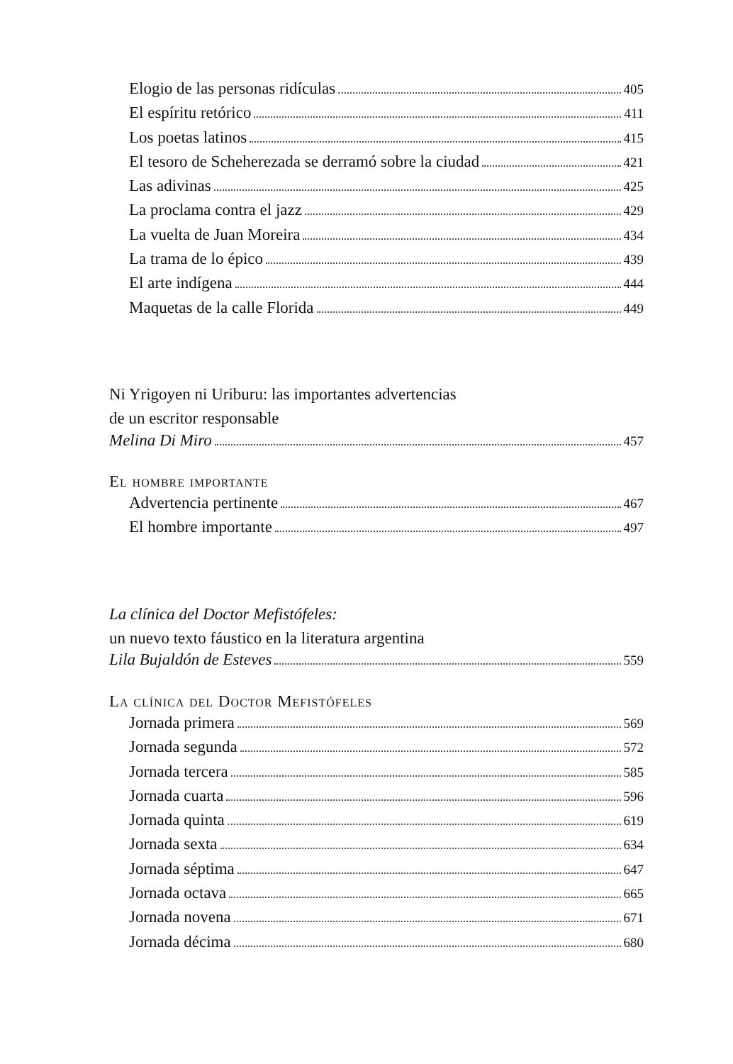Elogio de las personas ridículas 405
El espíritu retórico 411
Los poetas latinos 415
El tesoro de Scheherezada se derramó sobre la ciudad 421
Las adivinas 425
La proclama contra el jazz 429
La vuelta de Juan Moreira 434
La trama de lo épico 439
El arte indígena 444
Maquetas de la calle Florida 449
Ni Yrigoyen ni Uriburu: las importantes advertencias
de un escritor responsable
Melina Di Miro 457
El hombre importante
Advertencia pertinente 467
El hombre importante 497
La clínica del Doctor Mefistófeles:
un nuevo texto fáustico en la literatura argentina
Lila Bujaldón de Esteves 559
La clínica del Doctor Mefistófeles
Jornada primera 569
Jornada segunda 572
Jornada tercera 585
Jornada cuarta 596
Jornada quinta 619
Jornada sexta 634
Jornada séptima 647
Jornada octava 665
Jornada novena 671
Jornada décima 680